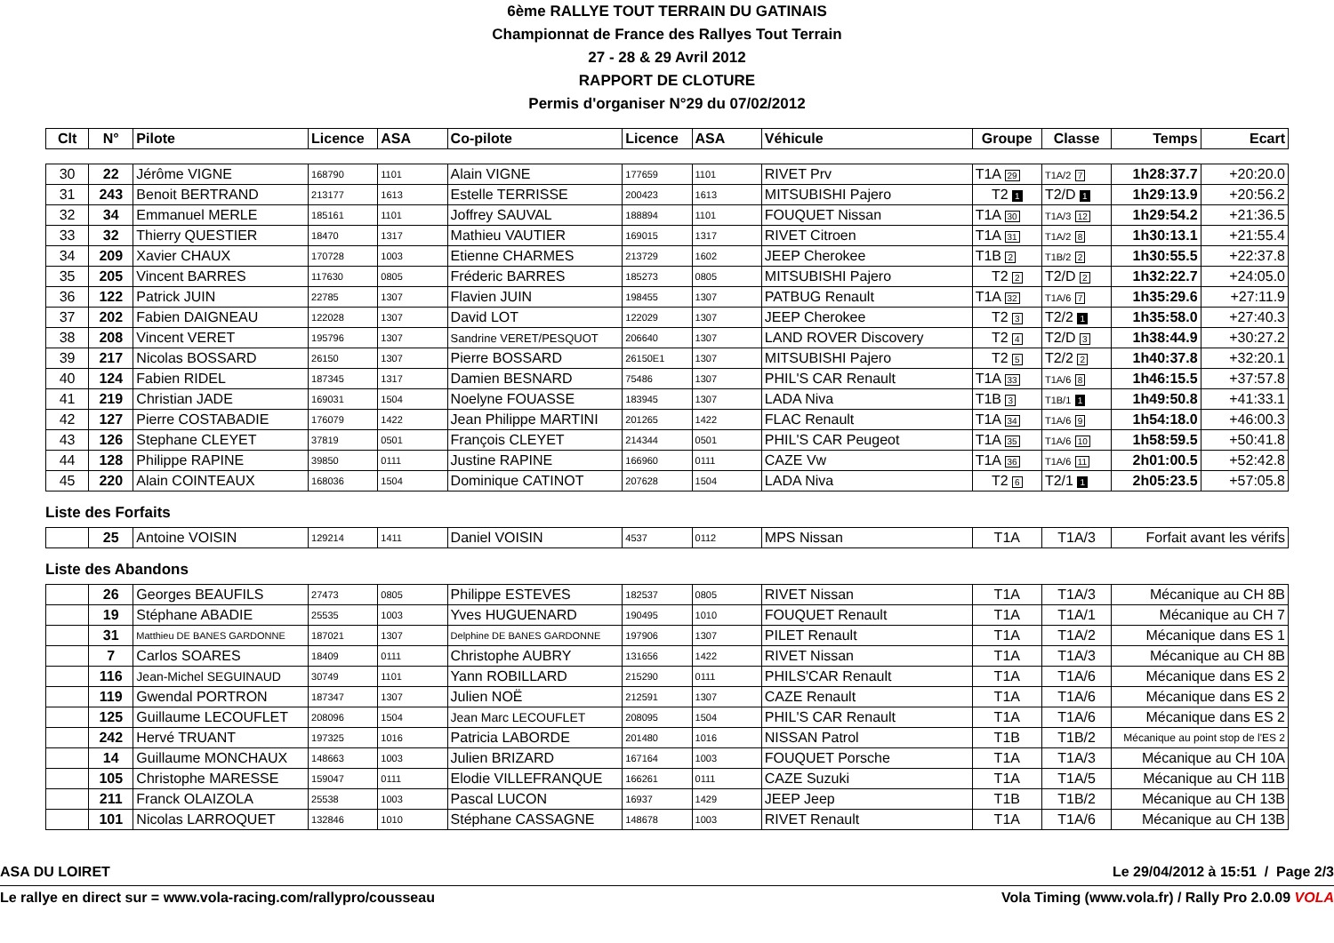6ème RALLYE TOUT TERRAIN DU GATINAIS
Championnat de France des Rallyes Tout Terrain
27 - 28 & 29 Avril 2012
RAPPORT DE CLOTURE
Permis d'organiser N°29 du 07/02/2012
| Clt | N° | Pilote | Licence | ASA | Co-pilote | Licence | ASA | Véhicule | Groupe | Classe | Temps | Ecart |
| --- | --- | --- | --- | --- | --- | --- | --- | --- | --- | --- | --- | --- |
| 30 | 22 | Jérôme VIGNE | 168790 | 1101 | Alain VIGNE | 177659 | 1101 | RIVET Prv | T1A 29 | T1A/2 7 | 1h28:37.7 | +20:20.0 |
| 31 | 243 | Benoit BERTRAND | 213177 | 1613 | Estelle TERRISSE | 200423 | 1613 | MITSUBISHI Pajero | T2 1 | T2/D 1 | 1h29:13.9 | +20:56.2 |
| 32 | 34 | Emmanuel MERLE | 185161 | 1101 | Joffrey SAUVAL | 188894 | 1101 | FOUQUET Nissan | T1A 30 | T1A/3 12 | 1h29:54.2 | +21:36.5 |
| 33 | 32 | Thierry QUESTIER | 18470 | 1317 | Mathieu VAUTIER | 169015 | 1317 | RIVET Citroen | T1A 31 | T1A/2 8 | 1h30:13.1 | +21:55.4 |
| 34 | 209 | Xavier CHAUX | 170728 | 1003 | Etienne CHARMES | 213729 | 1602 | JEEP Cherokee | T1B 2 | T1B/2 2 | 1h30:55.5 | +22:37.8 |
| 35 | 205 | Vincent BARRES | 117630 | 0805 | Fréderic BARRES | 185273 | 0805 | MITSUBISHI Pajero | T2 2 | T2/D 2 | 1h32:22.7 | +24:05.0 |
| 36 | 122 | Patrick JUIN | 22785 | 1307 | Flavien JUIN | 198455 | 1307 | PATBUG Renault | T1A 32 | T1A/6 7 | 1h35:29.6 | +27:11.9 |
| 37 | 202 | Fabien DAIGNEAU | 122028 | 1307 | David LOT | 122029 | 1307 | JEEP Cherokee | T2 3 | T2/2 1 | 1h35:58.0 | +27:40.3 |
| 38 | 208 | Vincent VERET | 195796 | 1307 | Sandrine VERET/PESQUOT | 206640 | 1307 | LAND ROVER Discovery | T2 4 | T2/D 3 | 1h38:44.9 | +30:27.2 |
| 39 | 217 | Nicolas BOSSARD | 26150 | 1307 | Pierre BOSSARD | 26150E1 | 1307 | MITSUBISHI Pajero | T2 5 | T2/2 2 | 1h40:37.8 | +32:20.1 |
| 40 | 124 | Fabien RIDEL | 187345 | 1317 | Damien BESNARD | 75486 | 1307 | PHIL'S CAR Renault | T1A 33 | T1A/6 8 | 1h46:15.5 | +37:57.8 |
| 41 | 219 | Christian JADE | 169031 | 1504 | Noelyne FOUASSE | 183945 | 1307 | LADA Niva | T1B 3 | T1B/1 1 | 1h49:50.8 | +41:33.1 |
| 42 | 127 | Pierre COSTABADIE | 176079 | 1422 | Jean Philippe MARTINI | 201265 | 1422 | FLAC Renault | T1A 34 | T1A/6 9 | 1h54:18.0 | +46:00.3 |
| 43 | 126 | Stephane CLEYET | 37819 | 0501 | François CLEYET | 214344 | 0501 | PHIL'S CAR Peugeot | T1A 35 | T1A/6 10 | 1h58:59.5 | +50:41.8 |
| 44 | 128 | Philippe RAPINE | 39850 | 0111 | Justine RAPINE | 166960 | 0111 | CAZE Vw | T1A 36 | T1A/6 11 | 2h01:00.5 | +52:42.8 |
| 45 | 220 | Alain COINTEAUX | 168036 | 1504 | Dominique CATINOT | 207628 | 1504 | LADA Niva | T2 6 | T2/1 1 | 2h05:23.5 | +57:05.8 |
Liste des Forfaits
| | 25 | Antoine VOISIN | 129214 | 1411 | Daniel VOISIN | 4537 | 0112 | MPS Nissan | T1A | T1A/3 | Forfait avant les vérifs |
Liste des Abandons
| | 26 | Georges BEAUFILS | 27473 | 0805 | Philippe ESTEVES | 182537 | 0805 | RIVET Nissan | T1A | T1A/3 | Mécanique au CH 8B |
| | 19 | Stéphane ABADIE | 25535 | 1003 | Yves HUGUENARD | 190495 | 1010 | FOUQUET Renault | T1A | T1A/1 | Mécanique au CH 7 |
| | 31 | Matthieu DE BANES GARDONNE | 187021 | 1307 | Delphine DE BANES GARDONNE | 197906 | 1307 | PILET Renault | T1A | T1A/2 | Mécanique dans ES 1 |
| | 7 | Carlos SOARES | 18409 | 0111 | Christophe AUBRY | 131656 | 1422 | RIVET Nissan | T1A | T1A/3 | Mécanique au CH 8B |
| | 116 | Jean-Michel SEGUINAUD | 30749 | 1101 | Yann ROBILLARD | 215290 | 0111 | PHILS'CAR Renault | T1A | T1A/6 | Mécanique dans ES 2 |
| | 119 | Gwendal PORTRON | 187347 | 1307 | Julien NOË | 212591 | 1307 | CAZE Renault | T1A | T1A/6 | Mécanique dans ES 2 |
| | 125 | Guillaume LECOUFLET | 208096 | 1504 | Jean Marc LECOUFLET | 208095 | 1504 | PHIL'S CAR Renault | T1A | T1A/6 | Mécanique dans ES 2 |
| | 242 | Hervé TRUANT | 197325 | 1016 | Patricia LABORDE | 201480 | 1016 | NISSAN Patrol | T1B | T1B/2 | Mécanique au point stop de l'ES 2 |
| | 14 | Guillaume MONCHAUX | 148663 | 1003 | Julien BRIZARD | 167164 | 1003 | FOUQUET Porsche | T1A | T1A/3 | Mécanique au CH 10A |
| | 105 | Christophe MARESSE | 159047 | 0111 | Elodie VILLEFRANQUE | 166261 | 0111 | CAZE Suzuki | T1A | T1A/5 | Mécanique au CH 11B |
| | 211 | Franck OLAIZOLA | 25538 | 1003 | Pascal LUCON | 16937 | 1429 | JEEP Jeep | T1B | T1B/2 | Mécanique au CH 13B |
| | 101 | Nicolas LARROQUET | 132846 | 1010 | Stéphane CASSAGNE | 148678 | 1003 | RIVET Renault | T1A | T1A/6 | Mécanique au CH 13B |
ASA DU LOIRET Le 29/04/2012 à 15:51 / Page 2/3
Le rallye en direct sur = www.vola-racing.com/rallypro/cousseau Vola Timing (www.vola.fr) / Rally Pro 2.0.09 VOLA